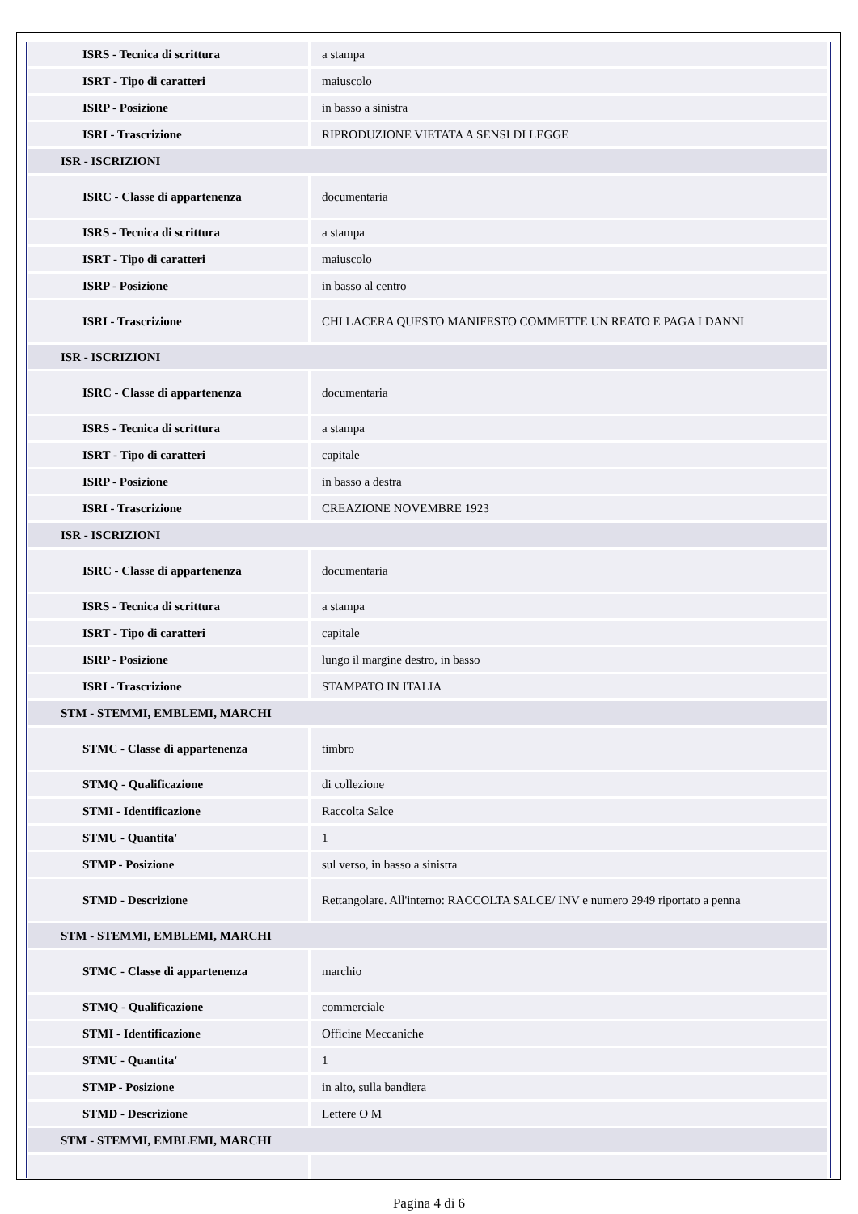| ISRS - Tecnica di scrittura | a stampa |
| ISRT - Tipo di caratteri | maiuscolo |
| ISRP - Posizione | in basso a sinistra |
| ISRI - Trascrizione | RIPRODUZIONE VIETATA A SENSI DI LEGGE |
| ISR - ISCRIZIONI | |
| ISRC - Classe di appartenenza | documentaria |
| ISRS - Tecnica di scrittura | a stampa |
| ISRT - Tipo di caratteri | maiuscolo |
| ISRP - Posizione | in basso al centro |
| ISRI - Trascrizione | CHI LACERA QUESTO MANIFESTO COMMETTE UN REATO E PAGA I DANNI |
| ISR - ISCRIZIONI | |
| ISRC - Classe di appartenenza | documentaria |
| ISRS - Tecnica di scrittura | a stampa |
| ISRT - Tipo di caratteri | capitale |
| ISRP - Posizione | in basso a destra |
| ISRI - Trascrizione | CREAZIONE NOVEMBRE 1923 |
| ISR - ISCRIZIONI | |
| ISRC - Classe di appartenenza | documentaria |
| ISRS - Tecnica di scrittura | a stampa |
| ISRT - Tipo di caratteri | capitale |
| ISRP - Posizione | lungo il margine destro, in basso |
| ISRI - Trascrizione | STAMPATO IN ITALIA |
| STM - STEMMI, EMBLEMI, MARCHI | |
| STMC - Classe di appartenenza | timbro |
| STMQ - Qualificazione | di collezione |
| STMI - Identificazione | Raccolta Salce |
| STMU - Quantita' | 1 |
| STMP - Posizione | sul verso, in basso a sinistra |
| STMD - Descrizione | Rettangolare. All'interno: RACCOLTA SALCE/ INV e numero 2949 riportato a penna |
| STM - STEMMI, EMBLEMI, MARCHI | |
| STMC - Classe di appartenenza | marchio |
| STMQ - Qualificazione | commerciale |
| STMI - Identificazione | Officine Meccaniche |
| STMU - Quantita' | 1 |
| STMP - Posizione | in alto, sulla bandiera |
| STMD - Descrizione | Lettere O M |
| STM - STEMMI, EMBLEMI, MARCHI | |
Pagina 4 di 6